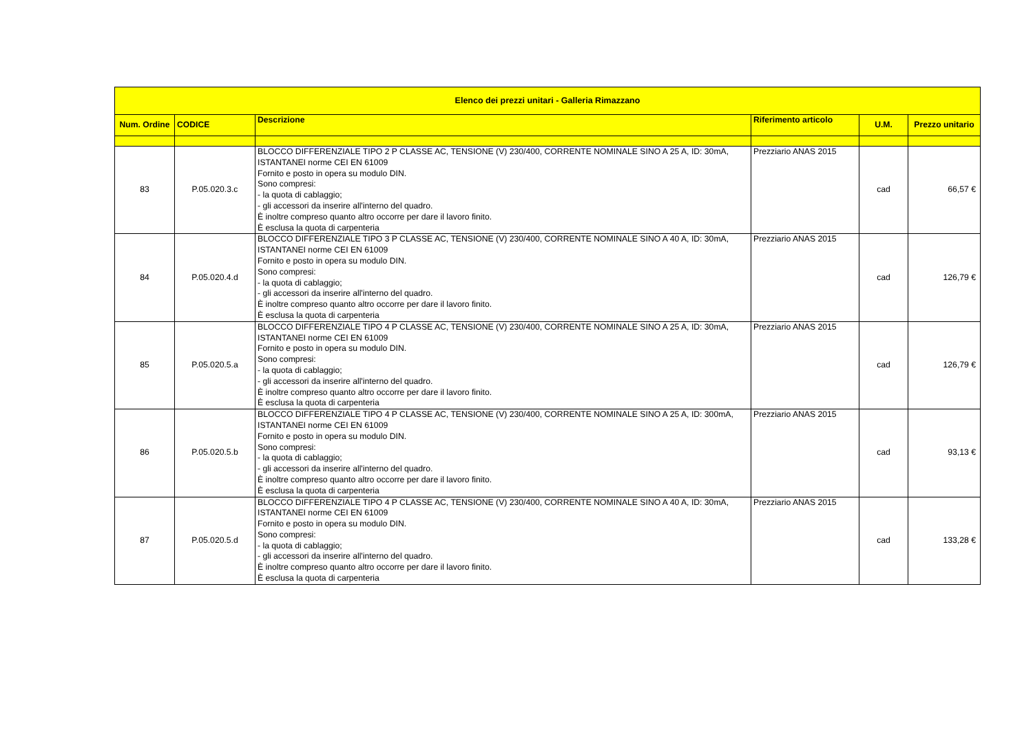| Elenco dei prezzi unitari - Galleria Rimazzano | | | | | |
| --- | --- | --- | --- | --- | --- |
| Num. Ordine | CODICE | Descrizione | Riferimento articolo | U.M. | Prezzo unitario |
| 83 | P.05.020.3.c | BLOCCO DIFFERENZIALE TIPO 2 P CLASSE AC, TENSIONE (V) 230/400, CORRENTE NOMINALE SINO A 25 A, ID: 30mA, ISTANTANEI norme CEI EN 61009 Fornito e posto in opera su modulo DIN. Sono compresi: - la quota di cablaggio; - gli accessori da inserire all'interno del quadro. È inoltre compreso quanto altro occorre per dare il lavoro finito. È esclusa la quota di carpenteria | Prezziario ANAS 2015 | cad | 66,57 € |
| 84 | P.05.020.4.d | BLOCCO DIFFERENZIALE TIPO 3 P CLASSE AC, TENSIONE (V) 230/400, CORRENTE NOMINALE SINO A 40 A, ID: 30mA, ISTANTANEI norme CEI EN 61009 Fornito e posto in opera su modulo DIN. Sono compresi: - la quota di cablaggio; - gli accessori da inserire all'interno del quadro. È inoltre compreso quanto altro occorre per dare il lavoro finito. È esclusa la quota di carpenteria | Prezziario ANAS 2015 | cad | 126,79 € |
| 85 | P.05.020.5.a | BLOCCO DIFFERENZIALE TIPO 4 P CLASSE AC, TENSIONE (V) 230/400, CORRENTE NOMINALE SINO A 25 A, ID: 30mA, ISTANTANEI norme CEI EN 61009 Fornito e posto in opera su modulo DIN. Sono compresi: - la quota di cablaggio; - gli accessori da inserire all'interno del quadro. È inoltre compreso quanto altro occorre per dare il lavoro finito. È esclusa la quota di carpenteria | Prezziario ANAS 2015 | cad | 126,79 € |
| 86 | P.05.020.5.b | BLOCCO DIFFERENZIALE TIPO 4 P CLASSE AC, TENSIONE (V) 230/400, CORRENTE NOMINALE SINO A 25 A, ID: 300mA, ISTANTANEI norme CEI EN 61009 Fornito e posto in opera su modulo DIN. Sono compresi: - la quota di cablaggio; - gli accessori da inserire all'interno del quadro. È inoltre compreso quanto altro occorre per dare il lavoro finito. È esclusa la quota di carpenteria | Prezziario ANAS 2015 | cad | 93,13 € |
| 87 | P.05.020.5.d | BLOCCO DIFFERENZIALE TIPO 4 P CLASSE AC, TENSIONE (V) 230/400, CORRENTE NOMINALE SINO A 40 A, ID: 30mA, ISTANTANEI norme CEI EN 61009 Fornito e posto in opera su modulo DIN. Sono compresi: - la quota di cablaggio; - gli accessori da inserire all'interno del quadro. È inoltre compreso quanto altro occorre per dare il lavoro finito. È esclusa la quota di carpenteria | Prezziario ANAS 2015 | cad | 133,28 € |